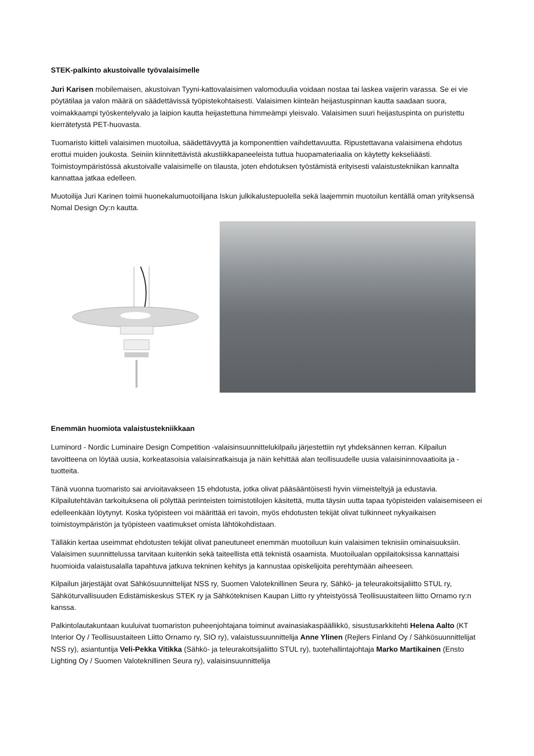STEK-palkinto akustoivalle työvalaisimelle
Juri Karisen mobilemaisen, akustoivan Tyyni-kattovalaisimen valomoduulia voidaan nostaa tai laskea vaijerin varassa. Se ei vie pöytätilaa ja valon määrä on säädettävissä työpistekohtaisesti. Valaisimen kiinteän heijastuspinnan kautta saadaan suora, voimakkaampi työskentelyvalo ja laipion kautta heijastettuna himmeämpi yleisvalo. Valaisimen suuri heijastuspinta on puristettu kierrätetystä PET-huovasta.
Tuomaristo kiitteli valaisimen muotoilua, säädettävyyttä ja komponenttien vaihdettavuutta. Ripustettavana valaisimena ehdotus erottui muiden joukosta. Seiniin kiinnitettävistä akustiikkapaneeleista tuttua huopamateriaalia on käytetty kekseliäästi. Toimistoympäristössä akustoivalle valaisimelle on tilausta, joten ehdotuksen työstämistä erityisesti valaistustekniikan kannalta kannattaa jatkaa edelleen.
Muotoilija Juri Karinen toimii huonekalumuotoilijana Iskun julkikalustepuolella sekä laajemmin muotoilun kentällä oman yrityksensä Nomal Design Oy:n kautta.
Enemmän huomiota valaistustekniikkaan
Luminord - Nordic Luminaire Design Competition -valaisinsuunnittelukilpailu järjestettiin nyt yhdeksännen kerran. Kilpailun tavoitteena on löytää uusia, korkeatasoisia valaisinratkaisuja ja näin kehittää alan teollisuudelle uusia valaisininnovaatioita ja -tuotteita.
Tänä vuonna tuomaristo sai arvioitavakseen 15 ehdotusta, jotka olivat pääsääntöisesti hyvin viimeisteltyjä ja edustavia. Kilpailutehtävän tarkoituksena oli pölyttää perinteisten toimistotilojen käsitettä, mutta täysin uutta tapaa työpisteiden valaisemiseen ei edelleenkään löytynyt. Koska työpisteen voi määrittää eri tavoin, myös ehdotusten tekijät olivat tulkinneet nykyaikaisen toimistoympäristön ja työpisteen vaatimukset omista lähtökohdistaan.
Tälläkin kertaa useimmat ehdotusten tekijät olivat paneutuneet enemmän muotoiluun kuin valaisimen teknisiin ominaisuuksiin. Valaisimen suunnittelussa tarvitaan kuitenkin sekä taiteellista että teknistä osaamista. Muotoilualan oppilaitoksissa kannattaisi huomioida valaistusalalla tapahtuva jatkuva tekninen kehitys ja kannustaa opiskelijoita perehtymään aiheeseen.
Kilpailun järjestäjät ovat Sähkösuunnittelijat NSS ry, Suomen Valoteknillinen Seura ry, Sähkö- ja teleurakoitsijaliitto STUL ry, Sähköturvallisuuden Edistämiskeskus STEK ry ja Sähköteknisen Kaupan Liitto ry yhteistyössä Teollisuustaiteen liitto Ornamo ry:n kanssa.
Palkintolautakuntaan kuuluivat tuomariston puheenjohtajana toiminut avainasiakaspäällikkö, sisustusarkkitehti Helena Aalto (KT Interior Oy / Teollisuustaiteen Liitto Ornamo ry, SIO ry), valaistussuunnittelija Anne Ylinen (Rejlers Finland Oy / Sähkösuunnittelijat NSS ry), asiantuntija Veli-Pekka Vitikka (Sähkö- ja teleurakoitsijaliitto STUL ry), tuotehallintajohtaja Marko Martikainen (Ensto Lighting Oy / Suomen Valoteknillinen Seura ry), valaisinsuunnittelija